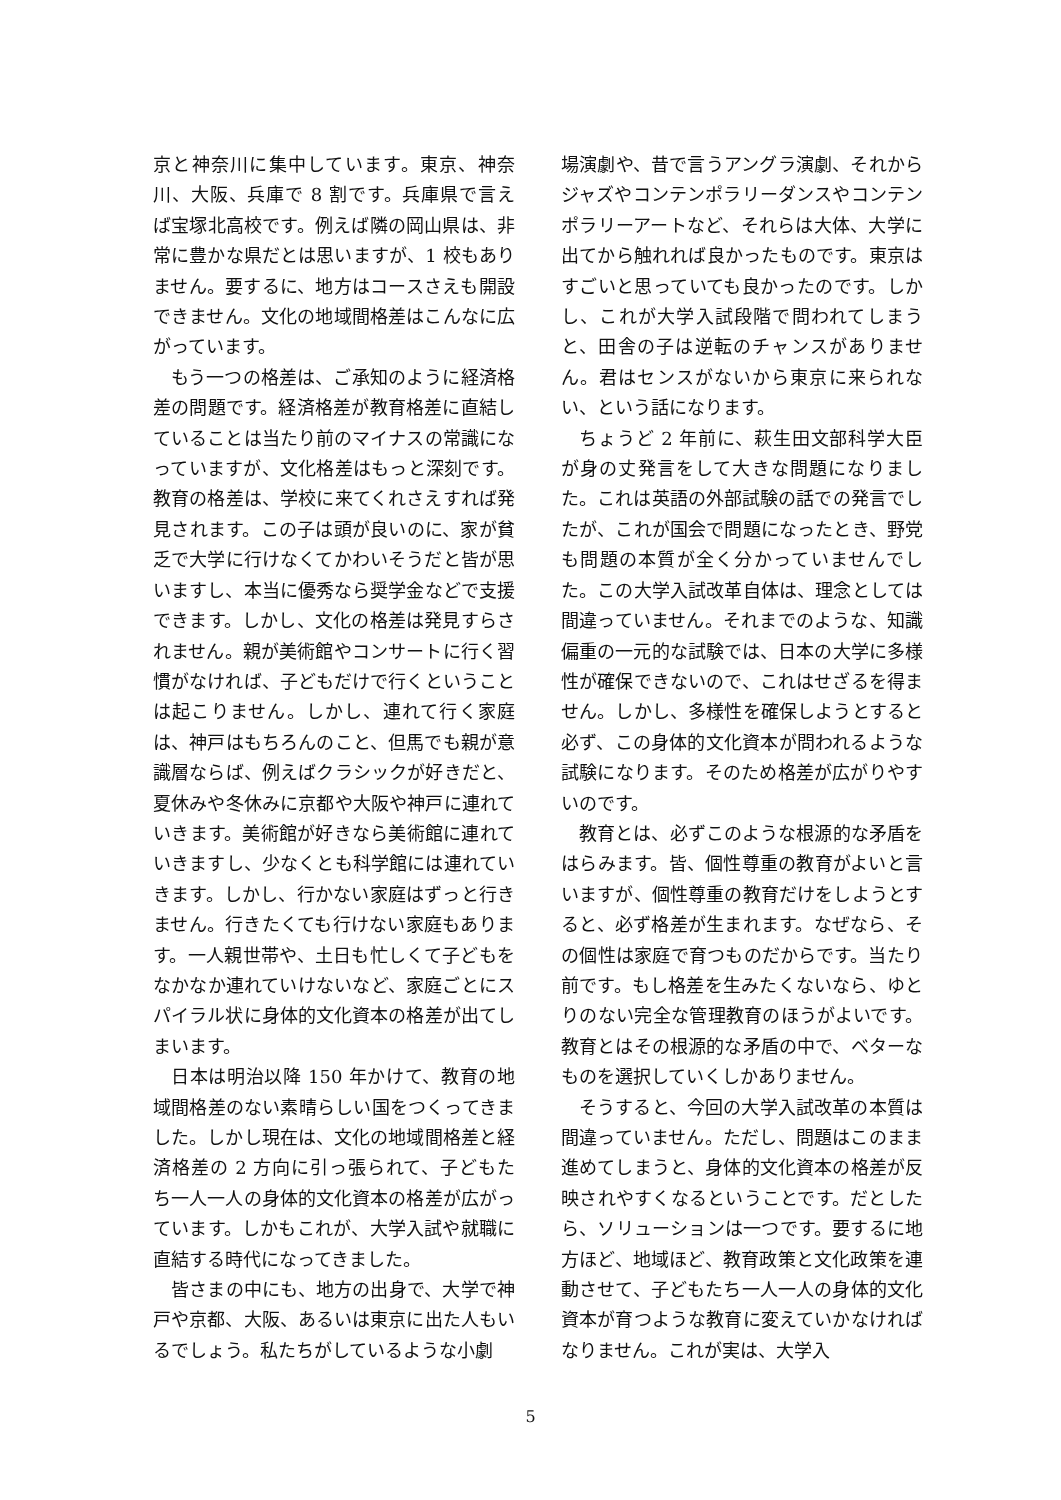京と神奈川に集中しています。東京、神奈川、大阪、兵庫で 8 割です。兵庫県で言えば宝塚北高校です。例えば隣の岡山県は、非常に豊かな県だとは思いますが、1 校もありません。要するに、地方はコースさえも開設できません。文化の地域間格差はこんなに広がっています。
もう一つの格差は、ご承知のように経済格差の問題です。経済格差が教育格差に直結していることは当たり前のマイナスの常識になっていますが、文化格差はもっと深刻です。教育の格差は、学校に来てくれさえすれば発見されます。この子は頭が良いのに、家が貧乏で大学に行けなくてかわいそうだと皆が思いますし、本当に優秀なら奨学金などで支援できます。しかし、文化の格差は発見すらされません。親が美術館やコンサートに行く習慣がなければ、子どもだけで行くということは起こりません。しかし、連れて行く家庭は、神戸はもちろんのこと、但馬でも親が意識層ならば、例えばクラシックが好きだと、夏休みや冬休みに京都や大阪や神戸に連れていきます。美術館が好きなら美術館に連れていきますし、少なくとも科学館には連れていきます。しかし、行かない家庭はずっと行きません。行きたくても行けない家庭もあります。一人親世帯や、土日も忙しくて子どもをなかなか連れていけないなど、家庭ごとにスパイラル状に身体的文化資本の格差が出てしまいます。
日本は明治以降 150 年かけて、教育の地域間格差のない素晴らしい国をつくってきました。しかし現在は、文化の地域間格差と経済格差の 2 方向に引っ張られて、子どもたち一人一人の身体的文化資本の格差が広がっています。しかもこれが、大学入試や就職に直結する時代になってきました。
皆さまの中にも、地方の出身で、大学で神戸や京都、大阪、あるいは東京に出た人もいるでしょう。私たちがしているような小劇
場演劇や、昔で言うアングラ演劇、それからジャズやコンテンポラリーダンスやコンテンポラリーアートなど、それらは大体、大学に出てから触れれば良かったものです。東京はすごいと思っていても良かったのです。しかし、これが大学入試段階で問われてしまうと、田舎の子は逆転のチャンスがありません。君はセンスがないから東京に来られない、という話になります。
ちょうど 2 年前に、萩生田文部科学大臣が身の丈発言をして大きな問題になりました。これは英語の外部試験の話での発言でしたが、これが国会で問題になったとき、野党も問題の本質が全く分かっていませんでした。この大学入試改革自体は、理念としては間違っていません。それまでのような、知識偏重の一元的な試験では、日本の大学に多様性が確保できないので、これはせざるを得ません。しかし、多様性を確保しようとすると必ず、この身体的文化資本が問われるような試験になります。そのため格差が広がりやすいのです。
教育とは、必ずこのような根源的な矛盾をはらみます。皆、個性尊重の教育がよいと言いますが、個性尊重の教育だけをしようとすると、必ず格差が生まれます。なぜなら、その個性は家庭で育つものだからです。当たり前です。もし格差を生みたくないなら、ゆとりのない完全な管理教育のほうがよいです。教育とはその根源的な矛盾の中で、ベターなものを選択していくしかありません。
そうすると、今回の大学入試改革の本質は間違っていません。ただし、問題はこのまま進めてしまうと、身体的文化資本の格差が反映されやすくなるということです。だとしたら、ソリューションは一つです。要するに地方ほど、地域ほど、教育政策と文化政策を連動させて、子どもたち一人一人の身体的文化資本が育つような教育に変えていかなければなりません。これが実は、大学入
5